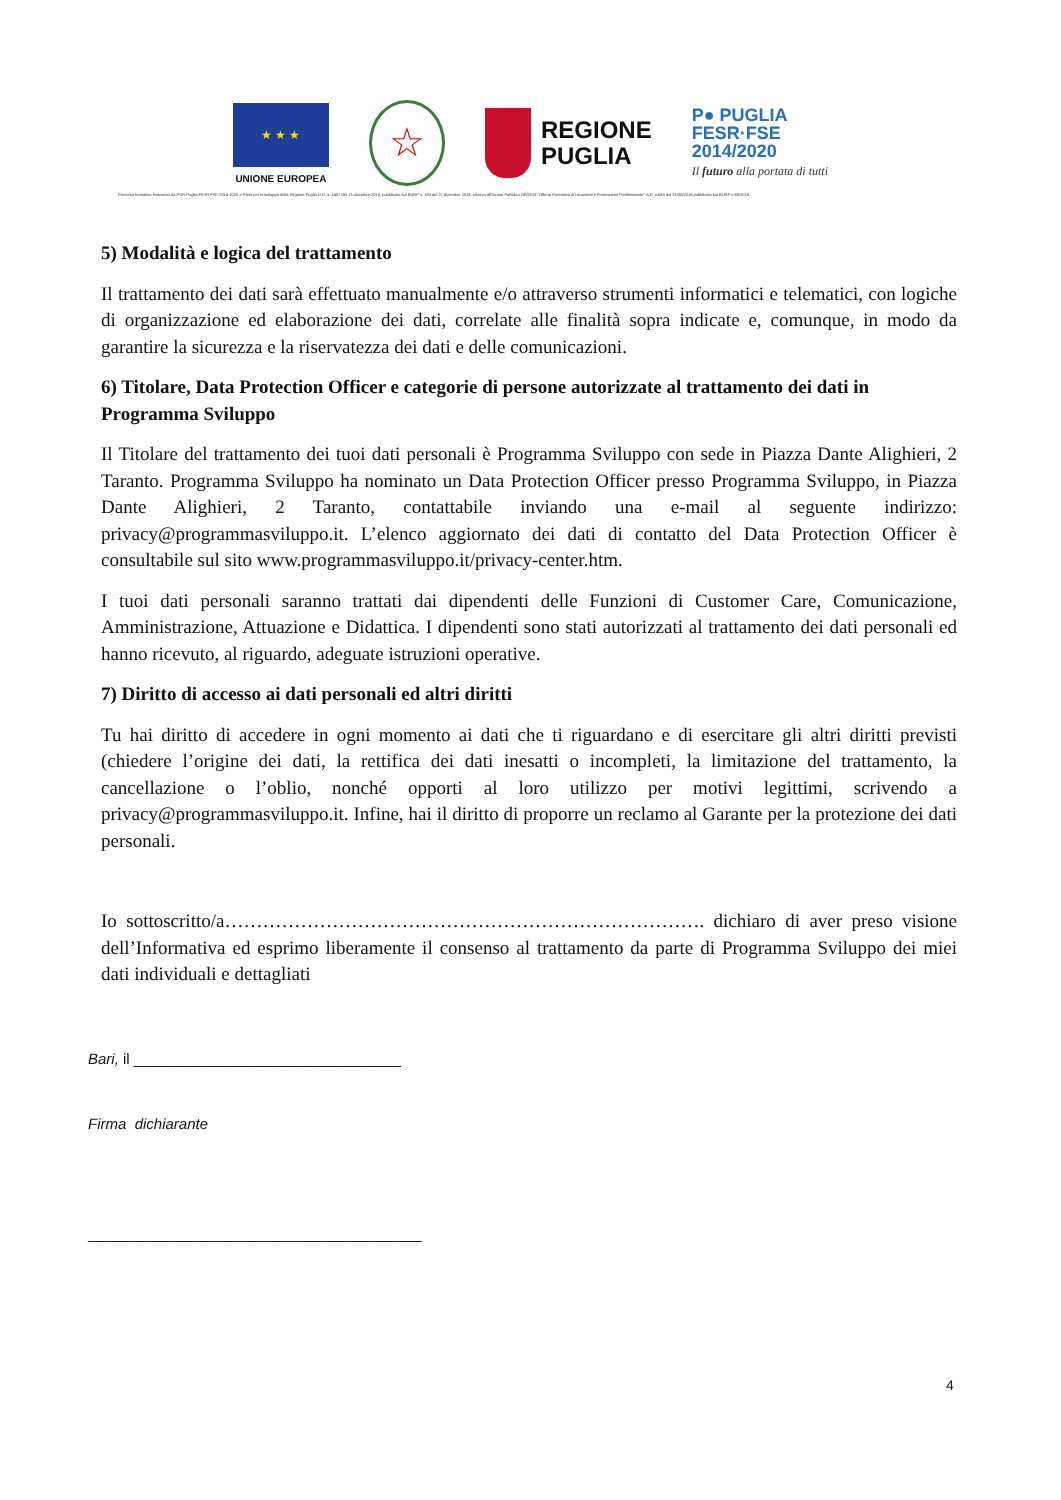★ ★ ★
UNIONE EUROPEA
☆
REGIONE
PUGLIA
P● PUGLIA
FESR·FSE
2014/2020
Il futuro alla portata di tutti
Percorso formativo finanziato da POR Puglia FESR FSE 2014-2020 e Patto per lo sviluppo della Regione Puglia D.D. n. 1457 del 13 dicembre 2018, pubblicata sul BURP n. 163 del 27 dicembre 2018, relativa all'Avviso Pubblico OF/2018 "Offerta Formativa di Istruzione e Formazione Professionale" A.D. n.683 del 21/06/2018 pubblicato sul BURP n.86/2018.
5) Modalità e logica del trattamento
Il trattamento dei dati sarà effettuato manualmente e/o attraverso strumenti informatici e telematici, con logiche di organizzazione ed elaborazione dei dati, correlate alle finalità sopra indicate e, comunque, in modo da garantire la sicurezza e la riservatezza dei dati e delle comunicazioni.
6) Titolare, Data Protection Officer e categorie di persone autorizzate al trattamento dei dati in Programma Sviluppo
Il Titolare del trattamento dei tuoi dati personali è Programma Sviluppo con sede in Piazza Dante Alighieri, 2 Taranto. Programma Sviluppo ha nominato un Data Protection Officer presso Programma Sviluppo, in Piazza Dante Alighieri, 2 Taranto, contattabile inviando una e-mail al seguente indirizzo: privacy@programmasviluppo.it. L’elenco aggiornato dei dati di contatto del Data Protection Officer è consultabile sul sito www.programmasviluppo.it/privacy-center.htm.
I tuoi dati personali saranno trattati dai dipendenti delle Funzioni di Customer Care, Comunicazione, Amministrazione, Attuazione e Didattica. I dipendenti sono stati autorizzati al trattamento dei dati personali ed hanno ricevuto, al riguardo, adeguate istruzioni operative.
7) Diritto di accesso ai dati personali ed altri diritti
Tu hai diritto di accedere in ogni momento ai dati che ti riguardano e di esercitare gli altri diritti previsti (chiedere l’origine dei dati, la rettifica dei dati inesatti o incompleti, la limitazione del trattamento, la cancellazione o l’oblio, nonché opporti al loro utilizzo per motivi legittimi, scrivendo a privacy@programmasviluppo.it. Infine, hai il diritto di proporre un reclamo al Garante per la protezione dei dati personali.
Io sottoscritto/a…………………………………………………………………. dichiaro di aver preso visione dell’Informativa ed esprimo liberamente il consenso al trattamento da parte di Programma Sviluppo dei miei dati individuali e dettagliati
Bari, il ________________________________
Firma dichiarante
________________________________________
4